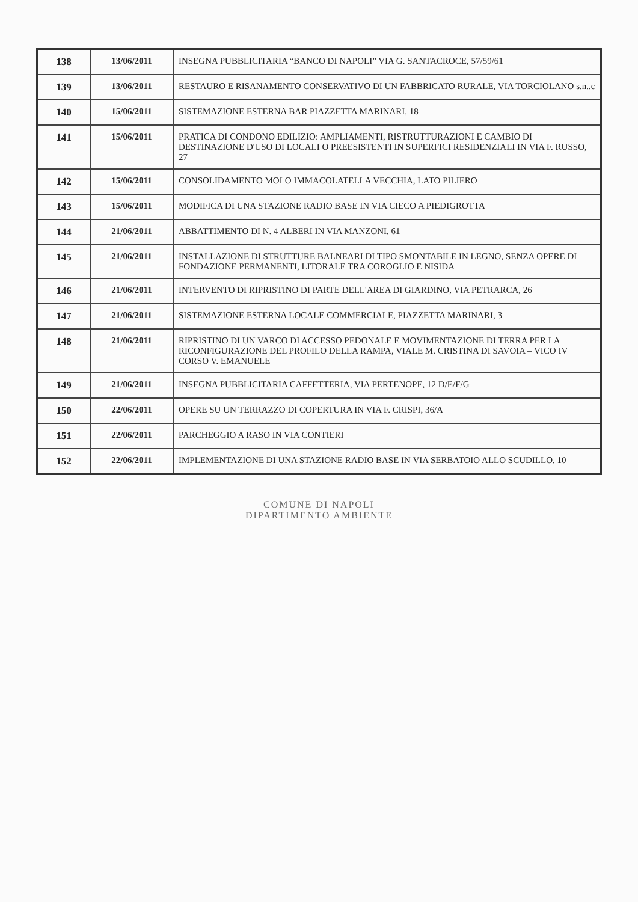| 138 | 13/06/2011 | INSEGNA PUBBLICITARIA “BANCO DI NAPOLI” VIA G. SANTACROCE, 57/59/61 |
| 139 | 13/06/2011 | RESTAURO E RISANAMENTO CONSERVATIVO DI UN FABBRICATO RURALE, VIA TORCIOLANO s.n..c |
| 140 | 15/06/2011 | SISTEMAZIONE ESTERNA BAR PIAZZETTA MARINARI, 18 |
| 141 | 15/06/2011 | PRATICA DI CONDONO EDILIZIO: AMPLIAMENTI, RISTRUTTURAZIONI E CAMBIO DI DESTINAZIONE D'USO DI LOCALI O PREESISTENTI IN SUPERFICI RESIDENZIALI IN VIA F. RUSSO, 27 |
| 142 | 15/06/2011 | CONSOLIDAMENTO MOLO IMMACOLATELLA VECCHIA, LATO PILIERO |
| 143 | 15/06/2011 | MODIFICA DI UNA STAZIONE RADIO BASE IN VIA CIECO A PIEDIGROTTA |
| 144 | 21/06/2011 | ABBATTIMENTO DI N. 4 ALBERI IN VIA MANZONI, 61 |
| 145 | 21/06/2011 | INSTALLAZIONE DI STRUTTURE BALNEARI DI TIPO SMONTABILE IN LEGNO, SENZA OPERE DI FONDAZIONE PERMANENTI, LITORALE TRA COROGLIO E NISIDA |
| 146 | 21/06/2011 | INTERVENTO DI RIPRISTINO DI PARTE DELL'AREA DI GIARDINO, VIA PETRARCA, 26 |
| 147 | 21/06/2011 | SISTEMAZIONE ESTERNA LOCALE COMMERCIALE, PIAZZETTA MARINARI, 3 |
| 148 | 21/06/2011 | RIPRISTINO DI UN VARCO DI ACCESSO PEDONALE E MOVIMENTAZIONE DI TERRA PER LA RICONFIGURAZIONE DEL PROFILO DELLA RAMPA, VIALE M. CRISTINA DI SAVOIA – VICO IV CORSO V. EMANUELE |
| 149 | 21/06/2011 | INSEGNA PUBBLICITARIA CAFFETTERIA, VIA PERTENOPE, 12 D/E/F/G |
| 150 | 22/06/2011 | OPERE SU UN TERRAZZO DI COPERTURA IN VIA F. CRISPI, 36/A |
| 151 | 22/06/2011 | PARCHEGGIO A RASO IN VIA CONTIERI |
| 152 | 22/06/2011 | IMPLEMENTAZIONE DI UNA STAZIONE RADIO BASE IN VIA SERBATOIO ALLO SCUDILLO, 10 |
COMUNE DI NAPOLI
DIPARTIMENTO AMBIENTE